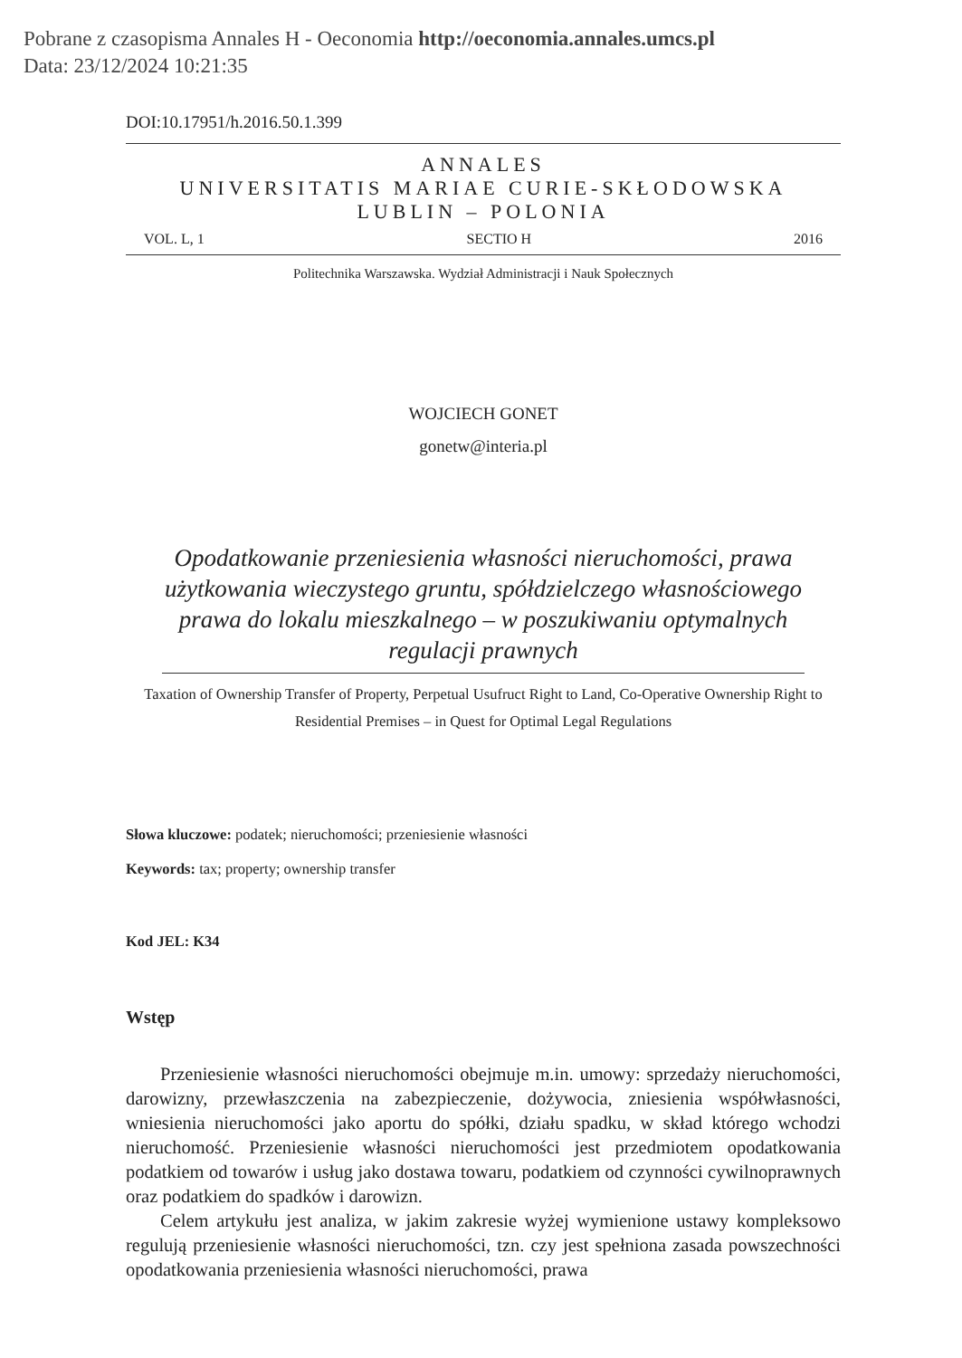Pobrane z czasopisma Annales H - Oeconomia http://oeconomia.annales.umcs.pl
Data: 23/12/2024 10:21:35
DOI:10.17951/h.2016.50.1.399
ANNALES
UNIVERSITATIS MARIAE CURIE-SKŁODOWSKA
LUBLIN – POLONIA
VOL. L, 1 SECTIO H 2016
Politechnika Warszawska. Wydział Administracji i Nauk Społecznych
WOJCIECH GONET
gonetw@interia.pl
Opodatkowanie przeniesienia własności nieruchomości, prawa użytkowania wieczystego gruntu, spółdzielczego własnościowego prawa do lokalu mieszkalnego – w poszukiwaniu optymalnych regulacji prawnych
Taxation of Ownership Transfer of Property, Perpetual Usufruct Right to Land, Co-Operative Ownership Right to Residential Premises – in Quest for Optimal Legal Regulations
Słowa kluczowe: podatek; nieruchomości; przeniesienie własności
Keywords: tax; property; ownership transfer
Kod JEL: K34
Wstęp
Przeniesienie własności nieruchomości obejmuje m.in. umowy: sprzedaży nieruchomości, darowizny, przewłaszczenia na zabezpieczenie, dożywocia, zniesienia współwłasności, wniesienia nieruchomości jako aportu do spółki, działu spadku, w skład którego wchodzi nieruchomość. Przeniesienie własności nieruchomości jest przedmiotem opodatkowania podatkiem od towarów i usług jako dostawa towaru, podatkiem od czynności cywilnoprawnych oraz podatkiem do spadków i darowizn.
Celem artykułu jest analiza, w jakim zakresie wyżej wymienione ustawy kompleksowo regulują przeniesienie własności nieruchomości, tzn. czy jest spełniona zasada powszechności opodatkowania przeniesienia własności nieruchomości, prawa